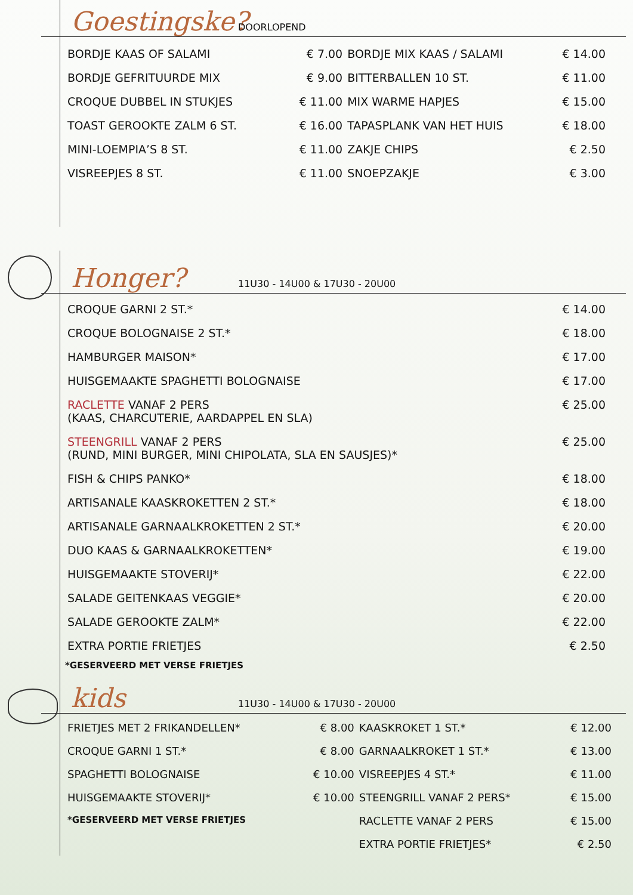Goestingske? DOORLOPEND
| BORDJE KAAS OF SALAMI | € 7.00 | BORDJE MIX KAAS / SALAMI | € 14.00 |
| BORDJE GEFRITUURDE MIX | € 9.00 | BITTERBALLEN 10 ST. | € 11.00 |
| CROQUE DUBBEL IN STUKJES | € 11.00 | MIX WARME HAPJES | € 15.00 |
| TOAST GEROOKTE ZALM 6 ST. | € 16.00 | TAPASPLANK VAN HET HUIS | € 18.00 |
| MINI-LOEMPIA’S 8 ST. | € 11.00 | ZAKJE CHIPS | € 2.50 |
| VISREEPJES 8 ST. | € 11.00 | SNOEPZAKJE | € 3.00 |
Honger? 11U30 - 14U00 & 17U30 - 20U00
| CROQUE GARNI 2 ST.* | € 14.00 |
| CROQUE BOLOGNAISE 2 ST.* | € 18.00 |
| HAMBURGER MAISON* | € 17.00 |
| HUISGEMAAKTE SPAGHETTI BOLOGNAISE | € 17.00 |
| RACLETTE VANAF 2 PERS (KAAS, CHARCUTERIE, AARDAPPEL EN SLA) | € 25.00 |
| STEENGRILL VANAF 2 PERS (RUND, MINI BURGER, MINI CHIPOLATA, SLA EN SAUSJES)* | € 25.00 |
| FISH & CHIPS PANKO* | € 18.00 |
| ARTISANALE KAASKROKETTEN 2 ST.* | € 18.00 |
| ARTISANALE GARNAALKROKETTEN 2 ST.* | € 20.00 |
| DUO KAAS & GARNAALKROKETTEN* | € 19.00 |
| HUISGEMAAKTE STOVERIJ* | € 22.00 |
| SALADE GEITENKAAS VEGGIE* | € 20.00 |
| SALADE GEROOKTE ZALM* | € 22.00 |
| EXTRA PORTIE FRIETJES | € 2.50 |
*GESERVEERD MET VERSE FRIETJES
kids 11U30 - 14U00 & 17U30 - 20U00
| FRIETJES MET 2 FRIKANDELLEN* | € 8.00 | KAASKROKET 1 ST.* | € 12.00 |
| CROQUE GARNI 1 ST.* | € 8.00 | GARNAALKROKET 1 ST.* | € 13.00 |
| SPAGHETTI BOLOGNAISE | € 10.00 | VISREEPJES 4 ST.* | € 11.00 |
| HUISGEMAAKTE STOVERIJ* | € 10.00 | STEENGRILL VANAF 2 PERS* | € 15.00 |
| *GESERVEERD MET VERSE FRIETJES | | RACLETTE VANAF 2 PERS | € 15.00 |
| | | EXTRA PORTIE FRIETJES* | € 2.50 |